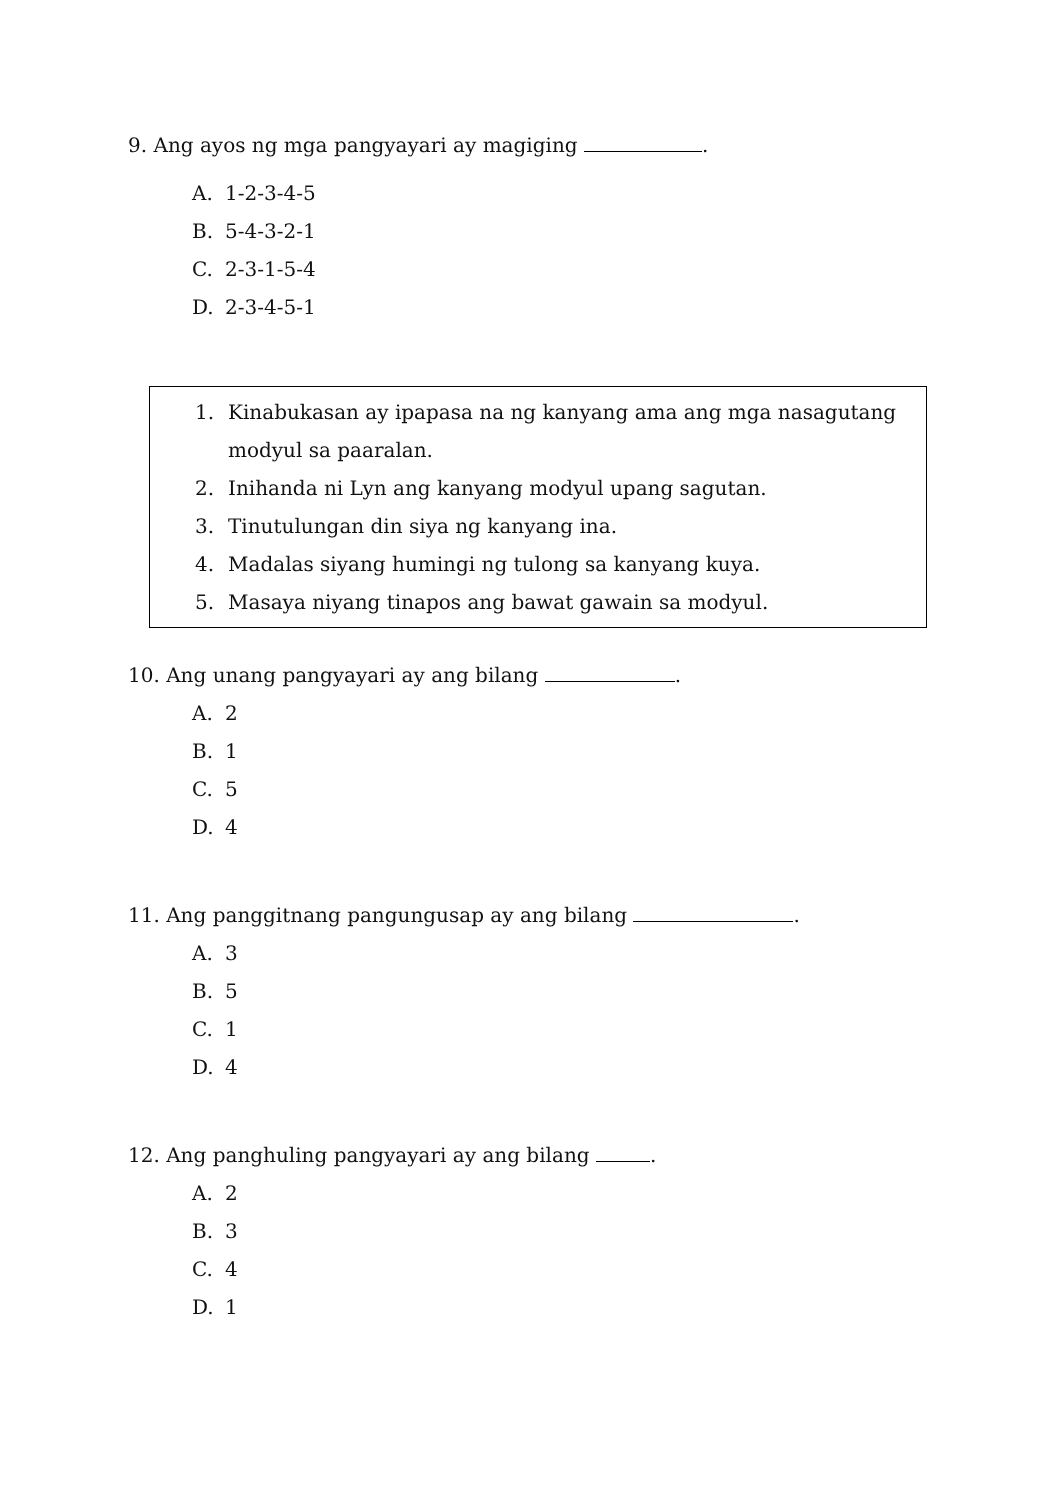9. Ang ayos ng mga pangyayari ay magiging .
A. 1-2-3-4-5
B. 5-4-3-2-1
C. 2-3-1-5-4
D. 2-3-4-5-1
1. Kinabukasan ay ipapasa na ng kanyang ama ang mga nasagutang modyul sa paaralan.
2. Inihanda ni Lyn ang kanyang modyul upang sagutan.
3. Tinutulungan din siya ng kanyang ina.
4. Madalas siyang humingi ng tulong sa kanyang kuya.
5. Masaya niyang tinapos ang bawat gawain sa modyul.
10. Ang unang pangyayari ay ang bilang .
A. 2
B. 1
C. 5
D. 4
11. Ang panggitnang pangungusap ay ang bilang .
A. 3
B. 5
C. 1
D. 4
12. Ang panghuling pangyayari ay ang bilang .
A. 2
B. 3
C. 4
D. 1